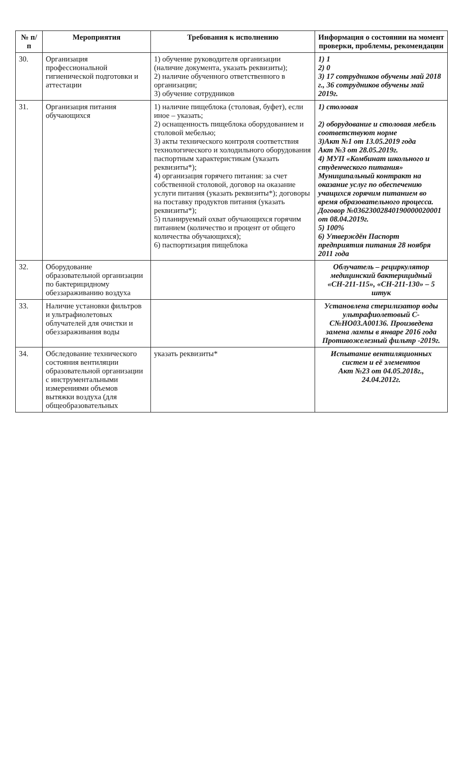| № п/п | Мероприятия | Требования к исполнению | Информация о состоянии на момент проверки, проблемы, рекомендации |
| --- | --- | --- | --- |
| 30. | Организация профессиональной гигиенической подготовки и аттестации | 1) обучение руководителя организации (наличие документа, указать реквизиты); 2) наличие обученного ответственного в организации; 3) обучение сотрудников | 1) 1 2) 0 3) 17 сотрудников обучены май 2018 г., 36 сотрудников обучены май 2019г. |
| 31. | Организация питания обучающихся | 1) наличие пищеблока (столовая, буфет), если иное – указать; 2) оснащенность пищеблока оборудованием и столовой мебелью; 3) акты технического контроля соответствия технологического и холодильного оборудования паспортным характеристикам (указать реквизиты*); 4) организация горячего питания: за счет собственной столовой, договор на оказание услуги питания (указать реквизиты*); договоры на поставку продуктов питания (указать реквизиты*); 5) планируемый охват обучающихся горячим питанием (количество и процент от общего количества обучающихся); 6) паспортизация пищеблока | 1) столовая 2) оборудование и столовая мебель соответствуют норме 3)Акт №1 от 13.05.2019 года Акт №3 от 28.05.2019г. 4) МУП «Комбинат школьного и студенческого питания» Муниципальный контракт на оказание услуг по обеспечению учащихся горячим питанием во время образовательного процесса. Договор №03623002840190000020001 от 08.04.2019г. 5) 100% 6) Утверждён Паспорт предприятия питания 28 ноября 2011 года |
| 32. | Оборудование образовательной организации по бактерицидному обеззараживанию воздуха | | Облучатель – рециркулятор медицинский бактерицидный «СН-211-115», «СН-211-130» – 5 штук |
| 33. | Наличие установки фильтров и ультрафиолетовых облучателей для очистки и обеззараживания воды | | Установлена стерилизатор воды ультрафиолетовый С-С№НО03.А00136. Произведена замена лампы в январе 2016 года Противожелезный фильтр -2019г. |
| 34. | Обследование технического состояния вентиляции образовательной организации с инструментальными измерениями объемов вытяжки воздуха (для общеобразовательных | указать реквизиты* | Испытание вентиляционных систем и её элементов Акт №23 от 04.05.2018г., 24.04.2012г. |